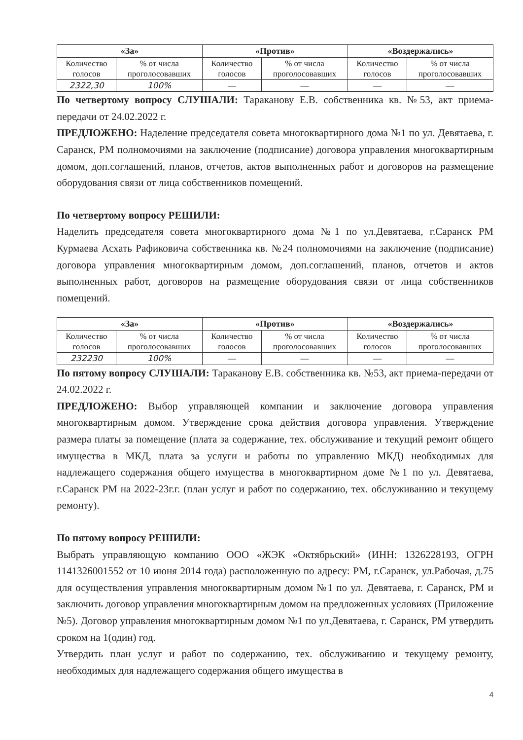| «За» | | «Против» | | «Воздержались» | |
| --- | --- | --- | --- | --- | --- |
| Количество голосов | % от числа проголосовавших | Количество голосов | % от числа проголосовавших | Количество голосов | % от числа проголосовавших |
| 2322,30 | 100% | — | — | — | — |
По четвертому вопросу СЛУШАЛИ: Тараканову Е.В. собственника кв. №53, акт приема-передачи от 24.02.2022 г.
ПРЕДЛОЖЕНО: Наделение председателя совета многоквартирного дома №1 по ул. Девятаева, г. Саранск, РМ полномочиями на заключение (подписание) договора управления многоквартирным домом, доп.соглашений, планов, отчетов, актов выполненных работ и договоров на размещение оборудования связи от лица собственников помещений.
По четвертому вопросу РЕШИЛИ:
Наделить председателя совета многоквартирного дома №1 по ул.Девятаева, г.Саранск РМ Курмаева Асхать Рафиковича собственника кв. №24 полномочиями на заключение (подписание) договора управления многоквартирным домом, доп.соглашений, планов, отчетов и актов выполненных работ, договоров на размещение оборудования связи от лица собственников помещений.
| «За» | | «Против» | | «Воздержались» | |
| --- | --- | --- | --- | --- | --- |
| Количество голосов | % от числа проголосовавших | Количество голосов | % от числа проголосовавших | Количество голосов | % от числа проголосовавших |
| 232230 | 100% | — | — | — | — |
По пятому вопросу СЛУШАЛИ: Тараканову Е.В. собственника кв. №53, акт приема-передачи от 24.02.2022 г.
ПРЕДЛОЖЕНО: Выбор управляющей компании и заключение договора управления многоквартирным домом. Утверждение срока действия договора управления. Утверждение размера платы за помещение (плата за содержание, тех. обслуживание и текущий ремонт общего имущества в МКД, плата за услуги и работы по управлению МКД) необходимых для надлежащего содержания общего имущества в многоквартирном доме №1 по ул. Девятаева, г.Саранск РМ на 2022-23г.г. (план услуг и работ по содержанию, тех. обслуживанию и текущему ремонту).
По пятому вопросу РЕШИЛИ:
Выбрать управляющую компанию ООО «ЖЭК «Октябрьский» (ИНН: 1326228193, ОГРН 1141326001552 от 10 июня 2014 года) расположенную по адресу: РМ, г.Саранск, ул.Рабочая, д.75 для осуществления управления многоквартирным домом №1 по ул. Девятаева, г. Саранск, РМ и заключить договор управления многоквартирным домом на предложенных условиях (Приложение №5). Договор управления многоквартирным домом №1 по ул.Девятаева, г. Саранск, РМ утвердить сроком на 1(один) год.
Утвердить план услуг и работ по содержанию, тех. обслуживанию и текущему ремонту, необходимых для надлежащего содержания общего имущества в
4